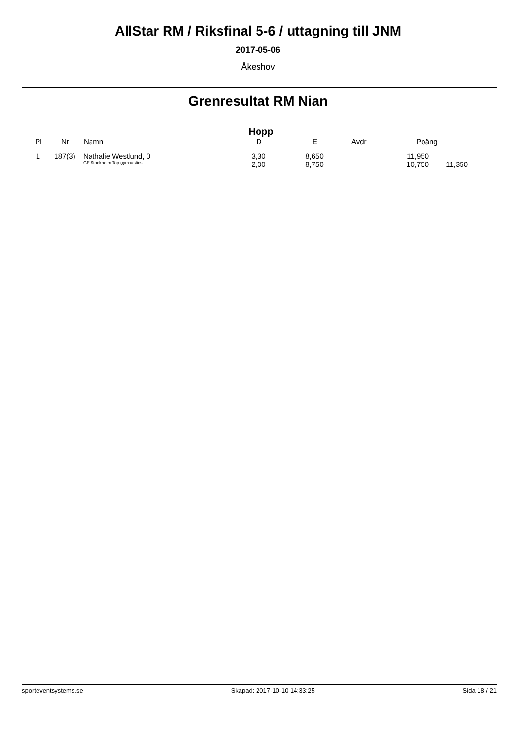AllStar RM / Riksfinal 5-6 / uttagning till JNM
2017-05-06
Åkeshov
Grenresultat RM Nian
Hopp
| Pl | Nr | Namn | D | E | Avdr | Poäng | |
| --- | --- | --- | --- | --- | --- | --- | --- |
| 1 | 187(3) | Nathalie Westlund, 0 | 3,30 | 8,650 | 11,950 | | |
| | | GF Stockholm Top gymnastics, - | 2,00 | 8,750 | 10,750 | 11,350 | |
sporteventsystems.se Skapad: 2017-10-10 14:33:25 Sida 18 / 21